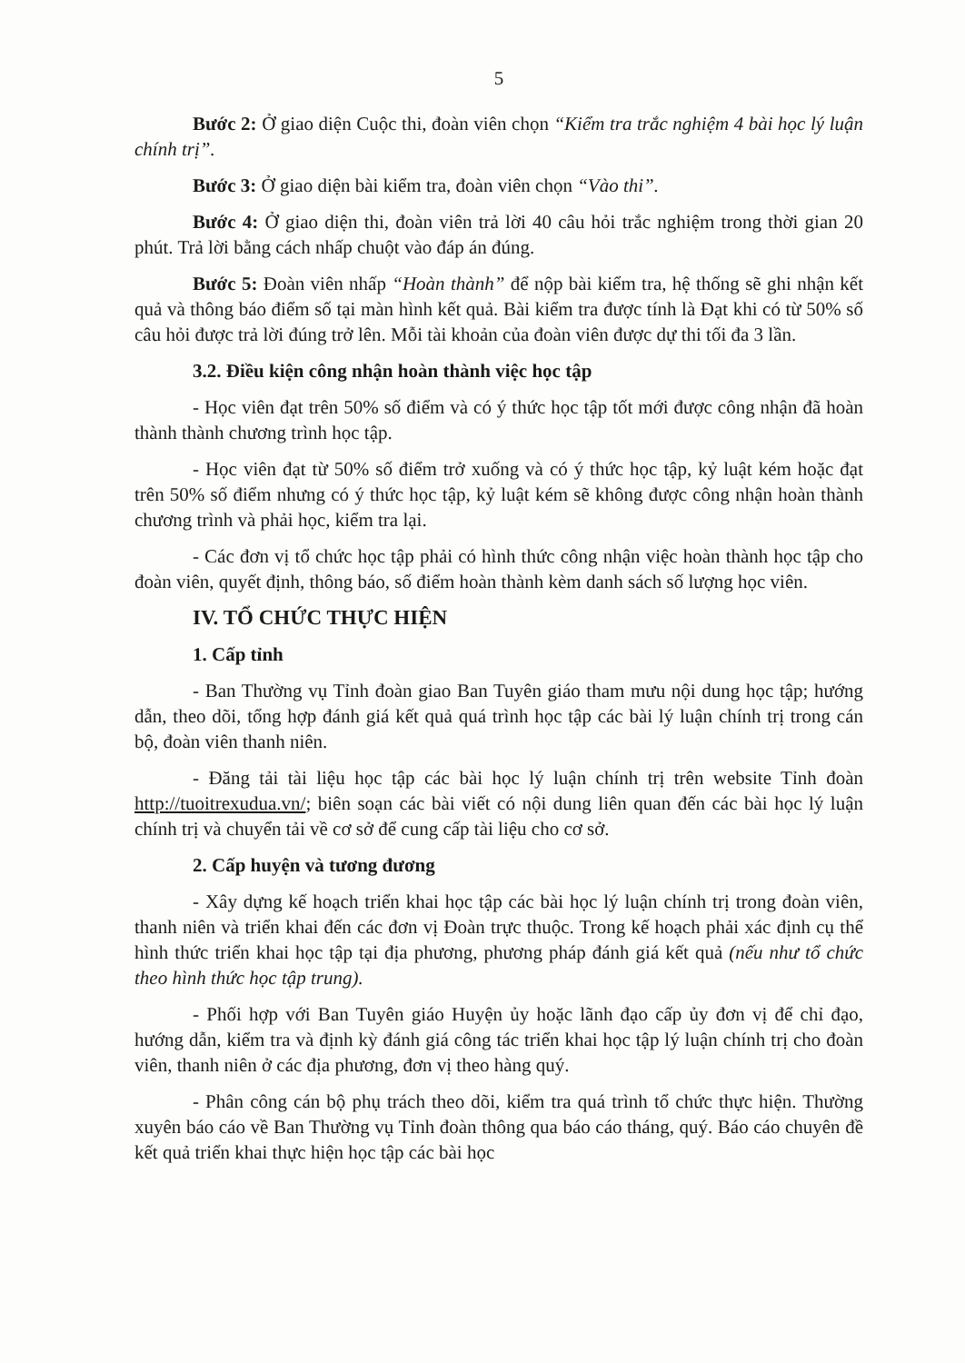5
Bước 2: Ở giao diện Cuộc thi, đoàn viên chọn “Kiểm tra trắc nghiệm 4 bài học lý luận chính trị”.
Bước 3: Ở giao diện bài kiểm tra, đoàn viên chọn “Vào thi”.
Bước 4: Ở giao diện thi, đoàn viên trả lời 40 câu hỏi trắc nghiệm trong thời gian 20 phút. Trả lời bằng cách nhấp chuột vào đáp án đúng.
Bước 5: Đoàn viên nhấp “Hoàn thành” để nộp bài kiểm tra, hệ thống sẽ ghi nhận kết quả và thông báo điểm số tại màn hình kết quả. Bài kiểm tra được tính là Đạt khi có từ 50% số câu hỏi được trả lời đúng trở lên. Mỗi tài khoản của đoàn viên được dự thi tối đa 3 lần.
3.2. Điều kiện công nhận hoàn thành việc học tập
- Học viên đạt trên 50% số điểm và có ý thức học tập tốt mới được công nhận đã hoàn thành thành chương trình học tập.
- Học viên đạt từ 50% số điểm trở xuống và có ý thức học tập, kỷ luật kém hoặc đạt trên 50% số điểm nhưng có ý thức học tập, kỷ luật kém sẽ không được công nhận hoàn thành chương trình và phải học, kiểm tra lại.
- Các đơn vị tổ chức học tập phải có hình thức công nhận việc hoàn thành học tập cho đoàn viên, quyết định, thông báo, số điểm hoàn thành kèm danh sách số lượng học viên.
IV. TỔ CHỨC THỰC HIỆN
1. Cấp tỉnh
- Ban Thường vụ Tỉnh đoàn giao Ban Tuyên giáo tham mưu nội dung học tập; hướng dẫn, theo dõi, tổng hợp đánh giá kết quả quá trình học tập các bài lý luận chính trị trong cán bộ, đoàn viên thanh niên.
- Đăng tải tài liệu học tập các bài học lý luận chính trị trên website Tỉnh đoàn http://tuoitrexudua.vn/; biên soạn các bài viết có nội dung liên quan đến các bài học lý luận chính trị và chuyển tải về cơ sở để cung cấp tài liệu cho cơ sở.
2. Cấp huyện và tương đương
- Xây dựng kế hoạch triển khai học tập các bài học lý luận chính trị trong đoàn viên, thanh niên và triển khai đến các đơn vị Đoàn trực thuộc. Trong kế hoạch phải xác định cụ thể hình thức triển khai học tập tại địa phương, phương pháp đánh giá kết quả (nếu như tổ chức theo hình thức học tập trung).
- Phối hợp với Ban Tuyên giáo Huyện ủy hoặc lãnh đạo cấp ủy đơn vị để chỉ đạo, hướng dẫn, kiểm tra và định kỳ đánh giá công tác triển khai học tập lý luận chính trị cho đoàn viên, thanh niên ở các địa phương, đơn vị theo hàng quý.
- Phân công cán bộ phụ trách theo dõi, kiểm tra quá trình tổ chức thực hiện. Thường xuyên báo cáo về Ban Thường vụ Tỉnh đoàn thông qua báo cáo tháng, quý. Báo cáo chuyên đề kết quả triển khai thực hiện học tập các bài học